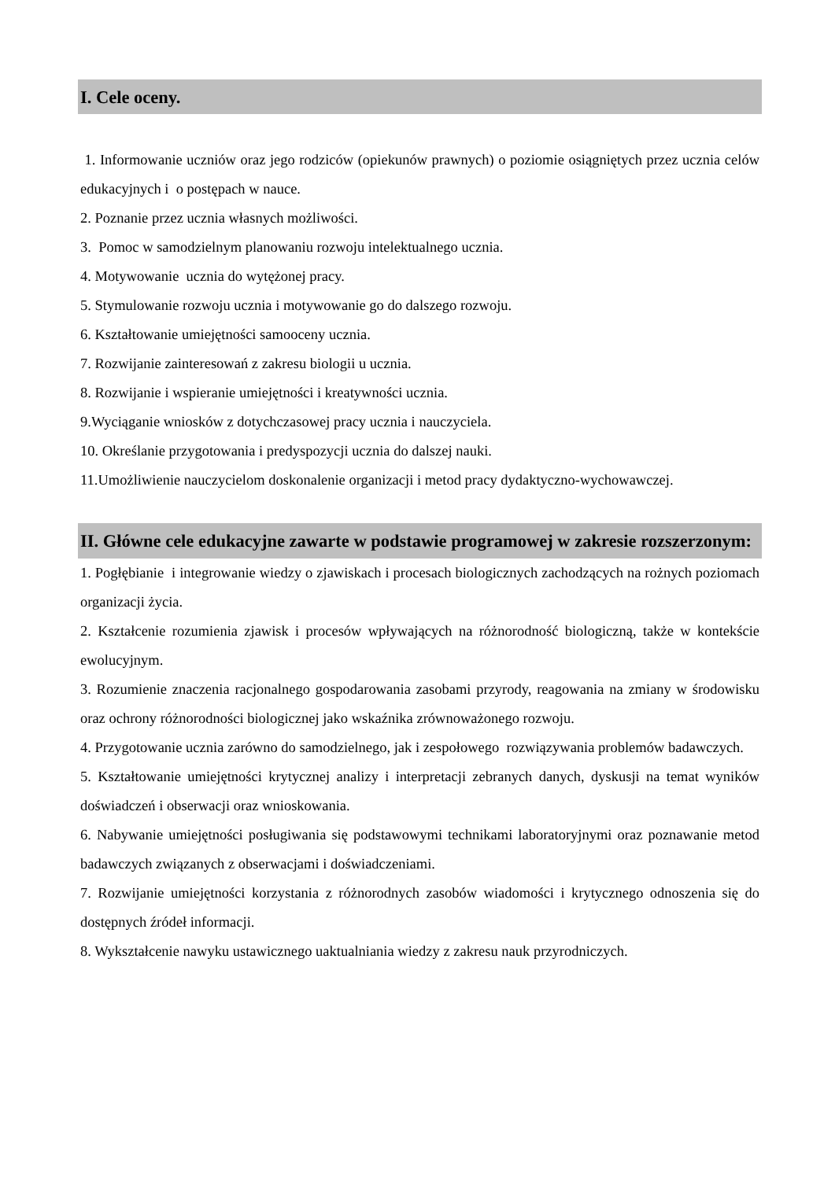I. Cele oceny.
1. Informowanie uczniów oraz jego rodziców (opiekunów prawnych) o poziomie osiągniętych przez ucznia celów edukacyjnych i o postępach w nauce.
2. Poznanie przez ucznia własnych możliwości.
3. Pomoc w samodzielnym planowaniu rozwoju intelektualnego ucznia.
4. Motywowanie ucznia do wytężonej pracy.
5. Stymulowanie rozwoju ucznia i motywowanie go do dalszego rozwoju.
6. Kształtowanie umiejętności samooceny ucznia.
7. Rozwijanie zainteresowań z zakresu biologii u ucznia.
8. Rozwijanie i wspieranie umiejętności i kreatywności ucznia.
9.Wyciąganie wniosków z dotychczasowej pracy ucznia i nauczyciela.
10. Określanie przygotowania i predyspozycji ucznia do dalszej nauki.
11.Umożliwienie nauczycielom doskonalenie organizacji i metod pracy dydaktyczno-wychowawczej.
II. Główne cele edukacyjne zawarte w podstawie programowej w zakresie rozszerzonym:
1. Pogłębianie i integrowanie wiedzy o zjawiskach i procesach biologicznych zachodzących na rożnych poziomach organizacji życia.
2. Kształcenie rozumienia zjawisk i procesów wpływających na różnorodność biologiczną, także w kontekście ewolucyjnym.
3. Rozumienie znaczenia racjonalnego gospodarowania zasobami przyrody, reagowania na zmiany w środowisku oraz ochrony różnorodności biologicznej jako wskaźnika zrównoważonego rozwoju.
4. Przygotowanie ucznia zarówno do samodzielnego, jak i zespołowego rozwiązywania problemów badawczych.
5. Kształtowanie umiejętności krytycznej analizy i interpretacji zebranych danych, dyskusji na temat wyników doświadczeń i obserwacji oraz wnioskowania.
6. Nabywanie umiejętności posługiwania się podstawowymi technikami laboratoryjnymi oraz poznawanie metod badawczych związanych z obserwacjami i doświadczeniami.
7. Rozwijanie umiejętności korzystania z różnorodnych zasobów wiadomości i krytycznego odnoszenia się do dostępnych źródeł informacji.
8. Wykształcenie nawyku ustawicznego uaktualniania wiedzy z zakresu nauk przyrodniczych.